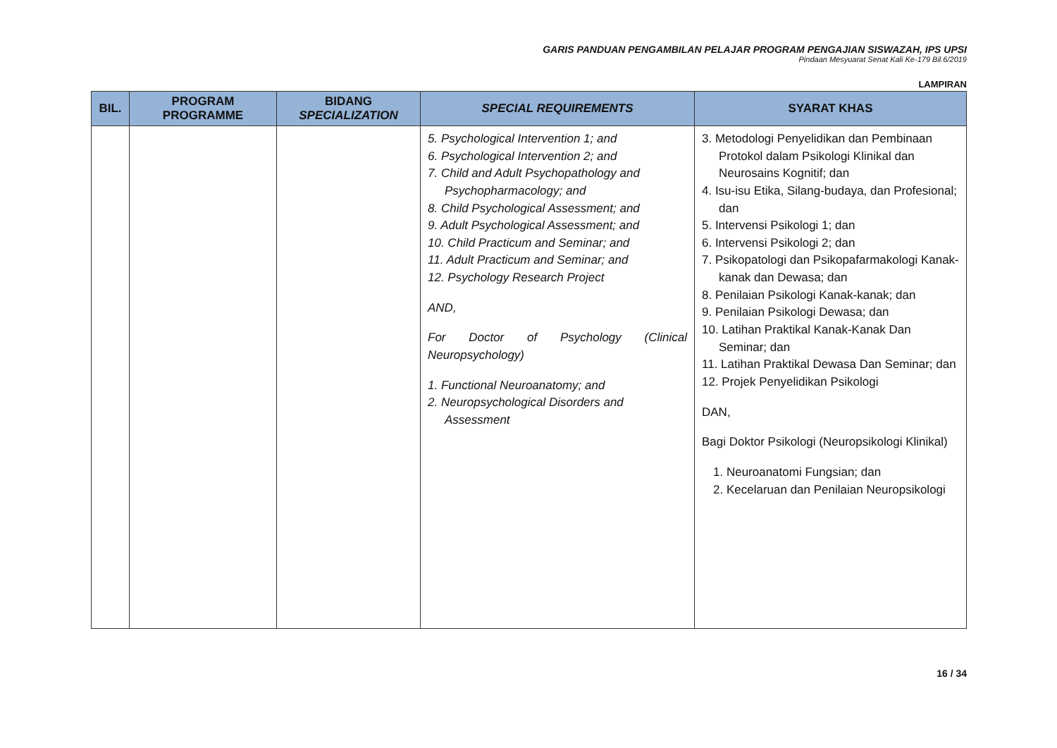GARIS PANDUAN PENGAMBILAN PELAJAR PROGRAM PENGAJIAN SISWAZAH, IPS UPSI
Pindaan Mesyuarat Senat Kali Ke-179 Bil.6/2019
LAMPIRAN
| BIL. | PROGRAM PROGRAMME | BIDANG SPECIALIZATION | SPECIAL REQUIREMENTS | SYARAT KHAS |
| --- | --- | --- | --- | --- |
| | | | 5. Psychological Intervention 1; and 6. Psychological Intervention 2; and 7. Child and Adult Psychopathology and Psychopharmacology; and 8. Child Psychological Assessment; and 9. Adult Psychological Assessment; and 10. Child Practicum and Seminar; and 11. Adult Practicum and Seminar; and 12. Psychology Research Project AND, For Doctor of Psychology (Clinical Neuropsychology) 1. Functional Neuroanatomy; and 2. Neuropsychological Disorders and Assessment | 3. Metodologi Penyelidikan dan Pembinaan Protokol dalam Psikologi Klinikal dan Neurosains Kognitif; dan 4. Isu-isu Etika, Silang-budaya, dan Profesional; dan 5. Intervensi Psikologi 1; dan 6. Intervensi Psikologi 2; dan 7. Psikopatologi dan Psikopafarmakologi Kanak-kanak dan Dewasa; dan 8. Penilaian Psikologi Kanak-kanak; dan 9. Penilaian Psikologi Dewasa; dan 10. Latihan Praktikal Kanak-Kanak Dan Seminar; dan 11. Latihan Praktikal Dewasa Dan Seminar; dan 12. Projek Penyelidikan Psikologi DAN, Bagi Doktor Psikologi (Neuropsikologi Klinikal) 1. Neuroanatomi Fungsian; dan 2. Kecelaruan dan Penilaian Neuropsikologi |
16 / 34